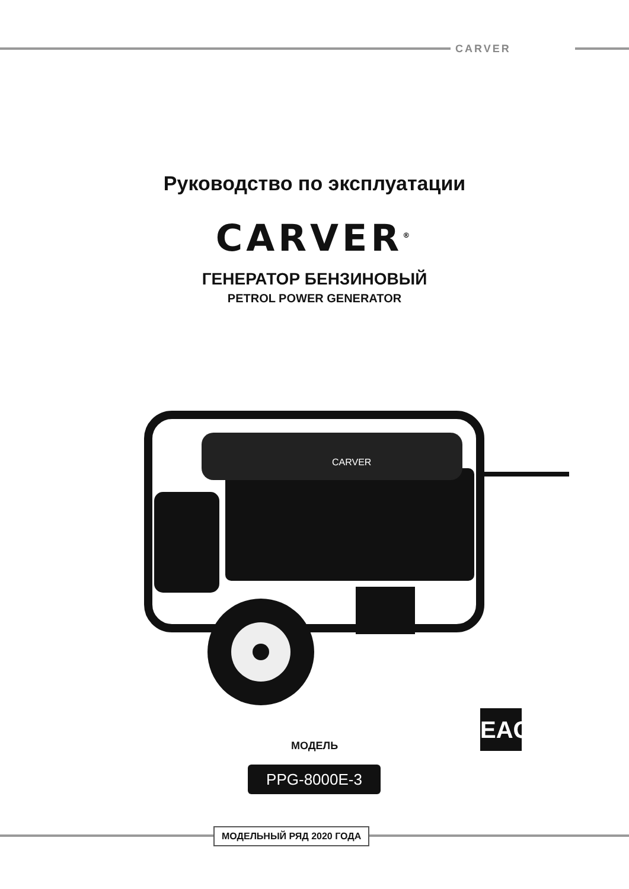CARVER
Руководство по эксплуатации
CARVER<sup>®</sup>
ГЕНЕРАТОР БЕНЗИНОВЫЙ
PETROL POWER GENERATOR
CARVER
EAC
МОДЕЛЬ
PPG-8000E-3
МОДЕЛЬНЫЙ РЯД 2020 ГОДА